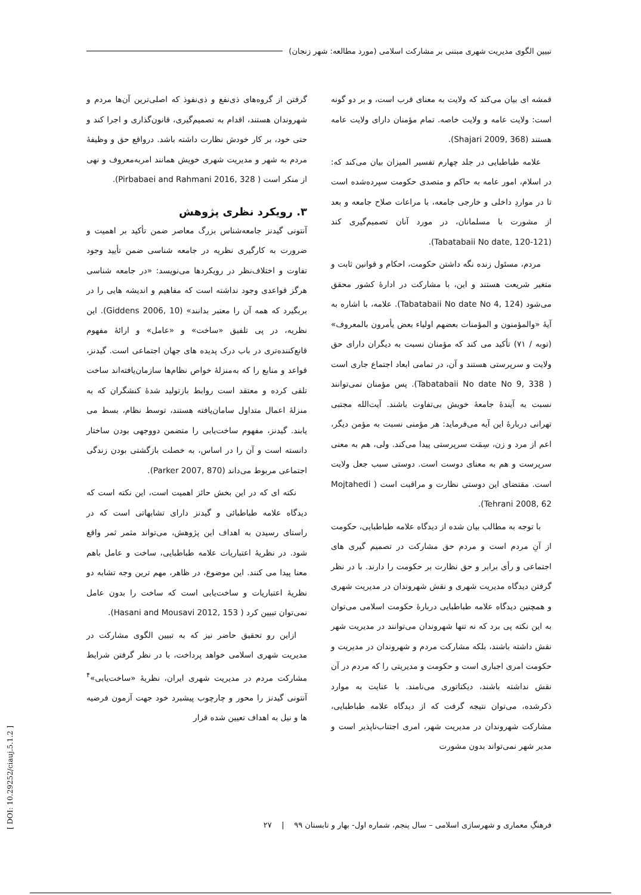تبیین الگوی مدیریت شهری مبتنی بر مشارکت اسلامی (مورد مطالعه: شهر زنجان)
قمشه ای بیان می‌کند که ولایت به معنای قرب است، و بر دو گونه است: ولایت عامه و ولایت خاصه. تمام مؤمنان دارای ولایت عامه هستند (Shajari 2009, 368).
علامه طباطبایی در جلد چهارم تفسیر المیزان بیان می‌کند که: در اسلام، امور عامه به حاکم و متصدی حکومت سپرده‌شده است تا در مواردِ داخلی و خارجی جامعه، با مراعات صلاح جامعه و بعد از مشورت با مسلمانان، در مورد آنان تصمیم‌گیری کند (Tabatabaii No date, 120-121).
مردم، مسئول زنده نگه داشتن حکومت، احکام و قوانین ثابت و متغیر شریعت هستند و این، با مشارکت در ادارهٔ کشور محقق می‌شود (Tabatabaii No date No 4, 124). علامه، با اشاره به آیهٔ «والمؤمنون و المؤمنات بعضهم اولیاء بعض یأمرون بالمعروف» (توبه / ۷۱) تأکید می کند که مؤمنان نسبت به دیگران دارای حق ولایت و سرپرستی هستند و آن، در تمامی ابعاد اجتماع جاری است ( Tabatabaii No date No 9, 338). پس مؤمنان نمی‌توانند نسبت به آیندهٔ جامعهٔ خویش بی‌تفاوت باشند. آیت‌الله مجتبی تهرانی دربارهٔ این آیه می‌فرماید: هر مؤمنی نسبت به مؤمن دیگر، اعم از مرد و زن، سِمَت سرپرستی پیدا می‌کند. ولی، هم به معنی سرپرست و هم به معنای دوست است. دوستی سبب جعل ولایت است. مقتضای این دوستی نظارت و مراقبت است ( Mojtahedi Tehrani 2008, 62).
با توجه به مطالب بیان شده از دیدگاه علامه طباطبایی، حکومت از آنِ مردم است و مردم حق مشارکت در تصمیم گیری های اجتماعی و رأی برابر و حق نظارت بر حکومت را دارند. با در نظر گرفتن دیدگاه مدیریت شهری و نقش شهروندان در مدیریت شهری و همچنین دیدگاه علامه طباطبایی دربارهٔ حکومت اسلامی می‌توان به این نکته پی برد که نه تنها شهروندان می‌توانند در مدیریت شهر نقش داشته باشند، بلکه مشارکت مردم و شهروندان در مدیریت و حکومت امری اجباری است و حکومت و مدیریتی را که مردم در آن نقش نداشته باشند، دیکتاتوری می‌نامند. با عنایت به موارد ذکرشده، می‌توان نتیجه گرفت که از دیدگاه علامه طباطبایی، مشارکت شهروندان در مدیریت شهر، امری اجتناب‌ناپذیر است و مدیر شهر نمی‌تواند بدون مشورت
گرفتن از گروه‌های ذی‌نفع و ذی‌نفوذ که اصلی‌ترین آن‌ها مردم و شهروندان هستند، اقدام به تصمیم‌گیری، قانون‌گذاری و اجرا کند و حتی خود، بر کار خودش نظارت داشته باشد. درواقع حق و وظیفهٔ مردم به شهر و مدیریت شهری خویش همانند امربه‌معروف و نهی از منکر است ( Pirbabaei and Rahmani 2016, 328).
۳. رویکرد نظری پژوهش
آنتونی گیدنز جامعه‌شناس بزرگ معاصر ضمن تأکید بر اهمیت و ضرورت به کارگیری نظریه در جامعه شناسی ضمن تأیید وجود تفاوت و اختلاف‌نظر در رویکردها می‌نویسد: «در جامعه شناسی هرگز قواعدی وجود نداشته است که مفاهیم و اندیشه هایی را در بربگیرد که همه آن را معتبر بدانند» (Giddens 2006, 10). این نظریه، در پی تلفیق «ساخت» و «عامل» و ارائهٔ مفهوم قانع‌کننده‌تری در باب درک پدیده های جهان اجتماعی است. گیدنز، قواعد و منابع را که به‌منزلهٔ خواص نظام‌ها سازمان‌یافته‌اند ساخت تلقی کرده و معتقد است روابط بازتولید شدهٔ کنشگران که به منزلهٔ اعمال متداول سامان‌یافته هستند، توسط نظام، بسط می یابند. گیدنز، مفهوم ساخت‌یابی را متضمن دووجهی بودن ساختار دانسته است و آن را در اساس، به خصلت بازگشتی بودن زندگی اجتماعی مربوط می‌داند (Parker 2007, 870).
نکته ای که در این بخش حائز اهمیت است، این نکته است که دیدگاه علامه طباطبائی و گیدنز دارای تشابهاتی است که در راستای رسیدن به اهداف این پژوهش، می‌تواند مثمر ثمر واقع شود. در نظریهٔ اعتباریات علامه طباطبایی، ساخت و عامل باهم معنا پیدا می کنند. این موضوع، در ظاهر، مهم ترین وجه تشابه دو نظریهٔ اعتباریات و ساخت‌یابی است که ساخت را بدون عامل نمی‌توان تبیین کرد ( Hasani and Mousavi 2012, 153).
ازاین رو تحقیق حاضر نیز که به تبیین الگوی مشارکت در مدیریت شهری اسلامی خواهد پرداخت، با در نظر گرفتن شرایط مشارکت مردم در مدیریت شهری ایران، نظریهٔ «ساخت‌یابی»<sup>۴</sup> آنتونی گیدنز را محور و چارچوب پیشبرد خود جهت آزمون فرضیه ها و نیل به اهداف تعیین شده قرار
فرهنگِ معماری و شهرسازی اسلامی – سال پنجم، شماره اول- بهار و تابستان ۹۹ | ۲۷
[ DOI: 10.29252/ciauj.5.1.2 ]